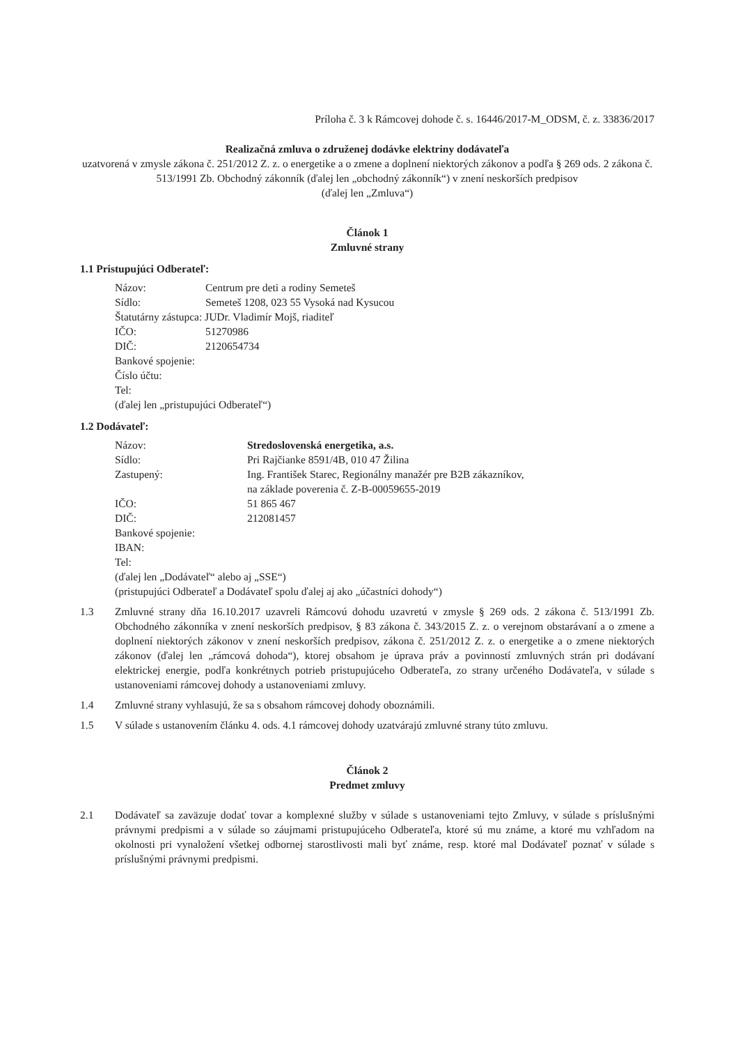Príloha č. 3 k Rámcovej dohode č. s. 16446/2017-M_ODSM, č. z. 33836/2017
Realizačná zmluva o združenej dodávke elektriny dodávateľa
uzatvorená v zmysle zákona č. 251/2012 Z. z. o energetike a o zmene a doplnení niektorých zákonov a podľa § 269 ods. 2 zákona č. 513/1991 Zb. Obchodný zákonník (ďalej len „obchodný zákonník“) v znení neskorších predpisov
(ďalej len „Zmluva“)
Článok 1
Zmluvné strany
1.1 Pristupujúci Odberateľ:
Názov: Centrum pre deti a rodiny Semeteš
Sídlo: Semeteš 1208, 023 55 Vysoká nad Kysucou
Štatutárny zástupca: JUDr. Vladimír Mojš, riaditeľ
IČO: 51270986
DIČ: 2120654734
Bankové spojenie:
Číslo účtu:
Tel:
(ďalej len „pristupujúci Odberateľ“)
1.2 Dodávateľ:
Názov: Stredoslovenská energetika, a.s.
Sídlo: Pri Rajčianke 8591/4B, 010 47 Žilina
Zastupený: Ing. František Starec, Regionálny manažér pre B2B zákazníkov,
na základe poverenia č. Z-B-00059655-2019
IČO: 51 865 467
DIČ: 212081457
Bankové spojenie:
IBAN:
Tel:
(ďalej len „Dodávateľ“ alebo aj „SSE“)
(pristupujúci Odberateľ a Dodávateľ spolu ďalej aj ako „účastníci dohody“)
1.3 Zmluvné strany dňa 16.10.2017 uzavreli Rámcovú dohodu uzavretú v zmysle § 269 ods. 2 zákona č. 513/1991 Zb. Obchodného zákonníka v znení neskorších predpisov, § 83 zákona č. 343/2015 Z. z. o verejnom obstarávaní a o zmene a doplnení niektorých zákonov v znení neskorších predpisov, zákona č. 251/2012 Z. z. o energetike a o zmene niektorých zákonov (ďalej len „rámcová dohoda“), ktorej obsahom je úprava práv a povinností zmluvných strán pri dodávaní elektrickej energie, podľa konkrétnych potrieb pristupujúceho Odberateľa, zo strany určeného Dodávateľa, v súlade s ustanoveniami rámcovej dohody a ustanoveniami zmluvy.
1.4 Zmluvné strany vyhlasujú, že sa s obsahom rámcovej dohody oboznámili.
1.5 V súlade s ustanovením článku 4. ods. 4.1 rámcovej dohody uzatvárajú zmluvné strany túto zmluvu.
Článok 2
Predmet zmluvy
2.1 Dodávateľ sa zaväzuje dodať tovar a komplexné služby v súlade s ustanoveniami tejto Zmluvy, v súlade s príslušnými právnymi predpismi a v súlade so záujmami pristupujúceho Odberateľa, ktoré sú mu známe, a ktoré mu vzhľadom na okolnosti pri vynaložení všetkej odbornej starostlivosti mali byť známe, resp. ktoré mal Dodávateľ poznať v súlade s príslušnými právnymi predpismi.